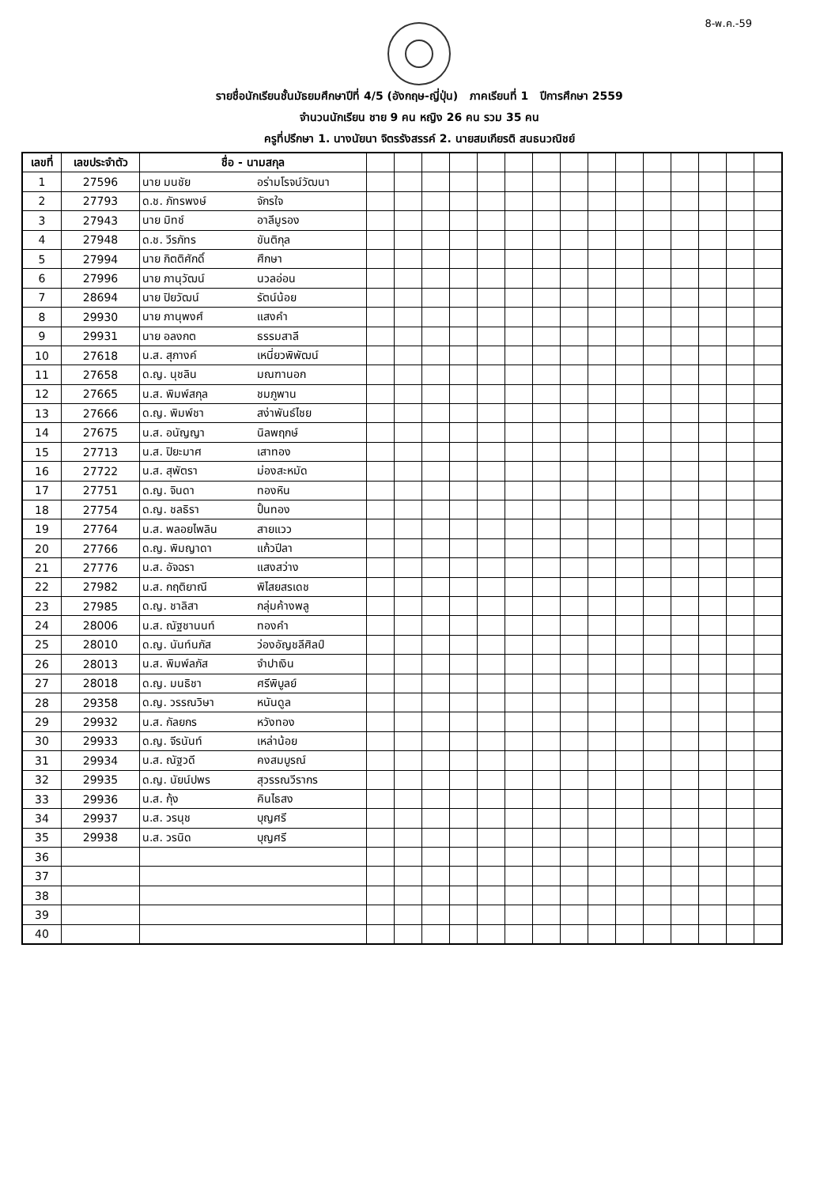8-พ.ค.-59
รายชื่อนักเรียนชั้นมัธยมศึกษาปีที่ 4/5 (อังกฤษ-ญี่ปุ่น) ภาคเรียนที่ 1 ปีการศึกษา 2559
จำนวนนักเรียน ชาย 9 คน หญิง 26 คน รวม 35 คน
ครูที่ปรึกษา 1. นางนัยนา จิตรรังสรรค์ 2. นายสมเกียรติ สนธนวณิชย์
| เลขที่ | เลขประจำตัว | ชื่อ - นามสกุล | | | | | | | | | | | | | | | | |
| --- | --- | --- | --- | --- | --- | --- | --- | --- | --- | --- | --- | --- | --- | --- | --- | --- | --- | --- |
| 1 | 27596 | นาย มนชัย | อร่ามโรจน์วัฒนา | | | | | | | | | | | | | | | |
| 2 | 27793 | ด.ช. ภัทรพงษ์ | จักรใจ | | | | | | | | | | | | | | | |
| 3 | 27943 | นาย มิทช์ | อาลีมูรอง | | | | | | | | | | | | | | | |
| 4 | 27948 | ด.ช. วีรภัทร | ขันติกุล | | | | | | | | | | | | | | | |
| 5 | 27994 | นาย กิตติศักดิ์ | ศึกษา | | | | | | | | | | | | | | | |
| 6 | 27996 | นาย ภานุวัฒน์ | นวลอ่อน | | | | | | | | | | | | | | | |
| 7 | 28694 | นาย ปิยวัฒน์ | รัตน์น้อย | | | | | | | | | | | | | | | |
| 8 | 29930 | นาย ภานุพงศ์ | แสงคำ | | | | | | | | | | | | | | | |
| 9 | 29931 | นาย อลงกต | ธรรมสาลี | | | | | | | | | | | | | | | |
| 10 | 27618 | น.ส. สุภางค์ | เหนี่ยวพิพัฒน์ | | | | | | | | | | | | | | | |
| 11 | 27658 | ด.ญ. นุชลิน | มณฑานอก | | | | | | | | | | | | | | | |
| 12 | 27665 | น.ส. พิมพ์สกุล | ชมภูพาน | | | | | | | | | | | | | | | |
| 13 | 27666 | ด.ญ. พิมพ์ชา | สง่าพันธ์ไชย | | | | | | | | | | | | | | | |
| 14 | 27675 | น.ส. อนัญญา | นิลพฤกษ์ | | | | | | | | | | | | | | | |
| 15 | 27713 | น.ส. ปิยะมาศ | เสาทอง | | | | | | | | | | | | | | | |
| 16 | 27722 | น.ส. สุพัตรา | ม่องสะหมัด | | | | | | | | | | | | | | | |
| 17 | 27751 | ด.ญ. จินดา | ทองหิน | | | | | | | | | | | | | | | |
| 18 | 27754 | ด.ญ. ชลธิรา | ปั้นทอง | | | | | | | | | | | | | | | |
| 19 | 27764 | น.ส. พลอยไพลิน | สายแวว | | | | | | | | | | | | | | | |
| 20 | 27766 | ด.ญ. พิมญาดา | แก้วปีลา | | | | | | | | | | | | | | | |
| 21 | 27776 | น.ส. อัจฉรา | แสงสว่าง | | | | | | | | | | | | | | | |
| 22 | 27982 | น.ส. กฤติยาณี | พิไสยสรเดช | | | | | | | | | | | | | | | |
| 23 | 27985 | ด.ญ. ชาลิสา | กลุ่มค้างพลู | | | | | | | | | | | | | | | |
| 24 | 28006 | น.ส. ณัฐชานนท์ | ทองคำ | | | | | | | | | | | | | | | |
| 25 | 28010 | ด.ญ. นันท์นภัส | ว่องอัญชลีศิลป์ | | | | | | | | | | | | | | | |
| 26 | 28013 | น.ส. พิมพ์ลภัส | จำปาเงิน | | | | | | | | | | | | | | | |
| 27 | 28018 | ด.ญ. มนธิชา | ศรีพิบูลย์ | | | | | | | | | | | | | | | |
| 28 | 29358 | ด.ญ. วรรณวิษา | หนันดูล | | | | | | | | | | | | | | | |
| 29 | 29932 | น.ส. กัลยกร | หวังทอง | | | | | | | | | | | | | | | |
| 30 | 29933 | ด.ญ. จีรนันท์ | เหล่าน้อย | | | | | | | | | | | | | | | |
| 31 | 29934 | น.ส. ณัฐวดี | คงสมบูรณ์ | | | | | | | | | | | | | | | |
| 32 | 29935 | ด.ญ. นัยน์ปพร | สุวรรณวีรากร | | | | | | | | | | | | | | | |
| 33 | 29936 | น.ส. กุ้ง | คินไธสง | | | | | | | | | | | | | | | |
| 34 | 29937 | น.ส. วรนุช | บุญศรี | | | | | | | | | | | | | | | |
| 35 | 29938 | น.ส. วรนิด | บุญศรี | | | | | | | | | | | | | | | |
| 36 | | | | | | | | | | | | | | | | | | |
| 37 | | | | | | | | | | | | | | | | | | |
| 38 | | | | | | | | | | | | | | | | | | |
| 39 | | | | | | | | | | | | | | | | | | |
| 40 | | | | | | | | | | | | | | | | | | |